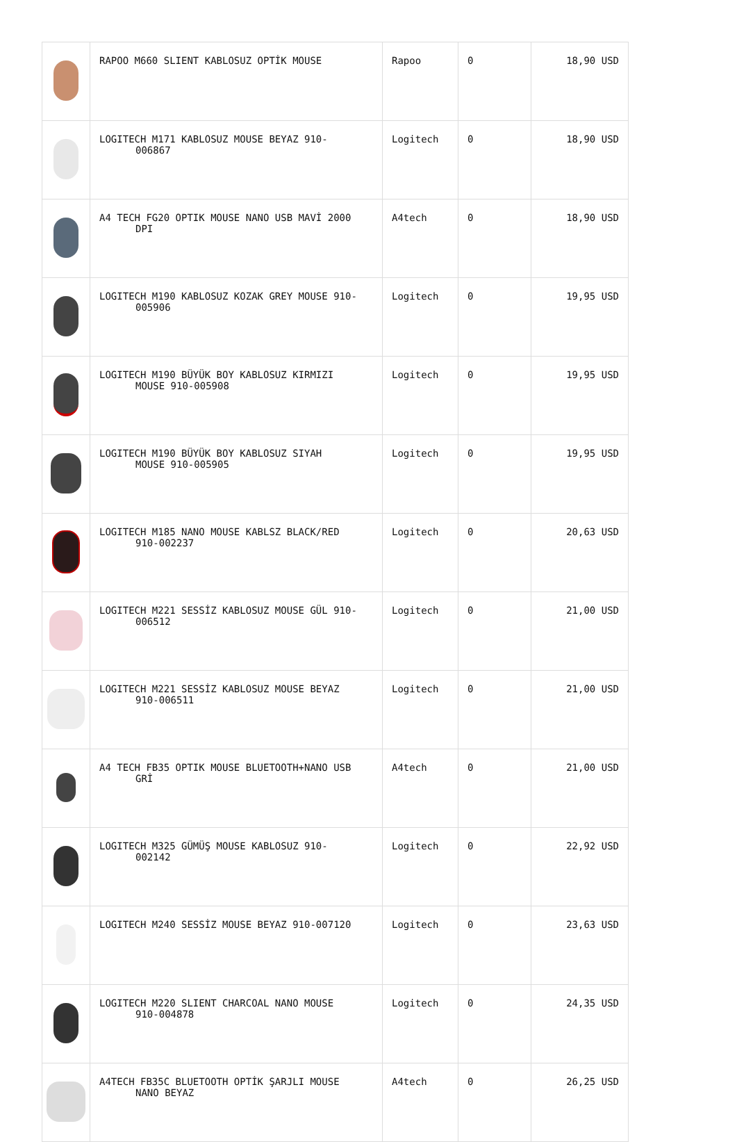| | RAPOO M660 SLIENT KABLOSUZ OPTİK MOUSE | Rapoo | 0 | 18,90 USD |
| | LOGITECH M171 KABLOSUZ MOUSE BEYAZ 910- 006867 | Logitech | 0 | 18,90 USD |
| | A4 TECH FG20 OPTIK MOUSE NANO USB MAVİ 2000 DPI | A4tech | 0 | 18,90 USD |
| | LOGITECH M190 KABLOSUZ KOZAK GREY MOUSE 910- 005906 | Logitech | 0 | 19,95 USD |
| | LOGITECH M190 BÜYÜK BOY KABLOSUZ KIRMIZI MOUSE 910-005908 | Logitech | 0 | 19,95 USD |
| | LOGITECH M190 BÜYÜK BOY KABLOSUZ SIYAH MOUSE 910-005905 | Logitech | 0 | 19,95 USD |
| | LOGITECH M185 NANO MOUSE KABLSZ BLACK/RED 910-002237 | Logitech | 0 | 20,63 USD |
| | LOGITECH M221 SESSİZ KABLOSUZ MOUSE GÜL 910- 006512 | Logitech | 0 | 21,00 USD |
| | LOGITECH M221 SESSİZ KABLOSUZ MOUSE BEYAZ 910-006511 | Logitech | 0 | 21,00 USD |
| | A4 TECH FB35 OPTIK MOUSE BLUETOOTH+NANO USB GRİ | A4tech | 0 | 21,00 USD |
| | LOGITECH M325 GÜMÜŞ MOUSE KABLOSUZ 910- 002142 | Logitech | 0 | 22,92 USD |
| | LOGITECH M240 SESSİZ MOUSE BEYAZ 910-007120 | Logitech | 0 | 23,63 USD |
| | LOGITECH M220 SLIENT CHARCOAL NANO MOUSE 910-004878 | Logitech | 0 | 24,35 USD |
| | A4TECH FB35C BLUETOOTH OPTİK ŞARJLI MOUSE NANO BEYAZ | A4tech | 0 | 26,25 USD |